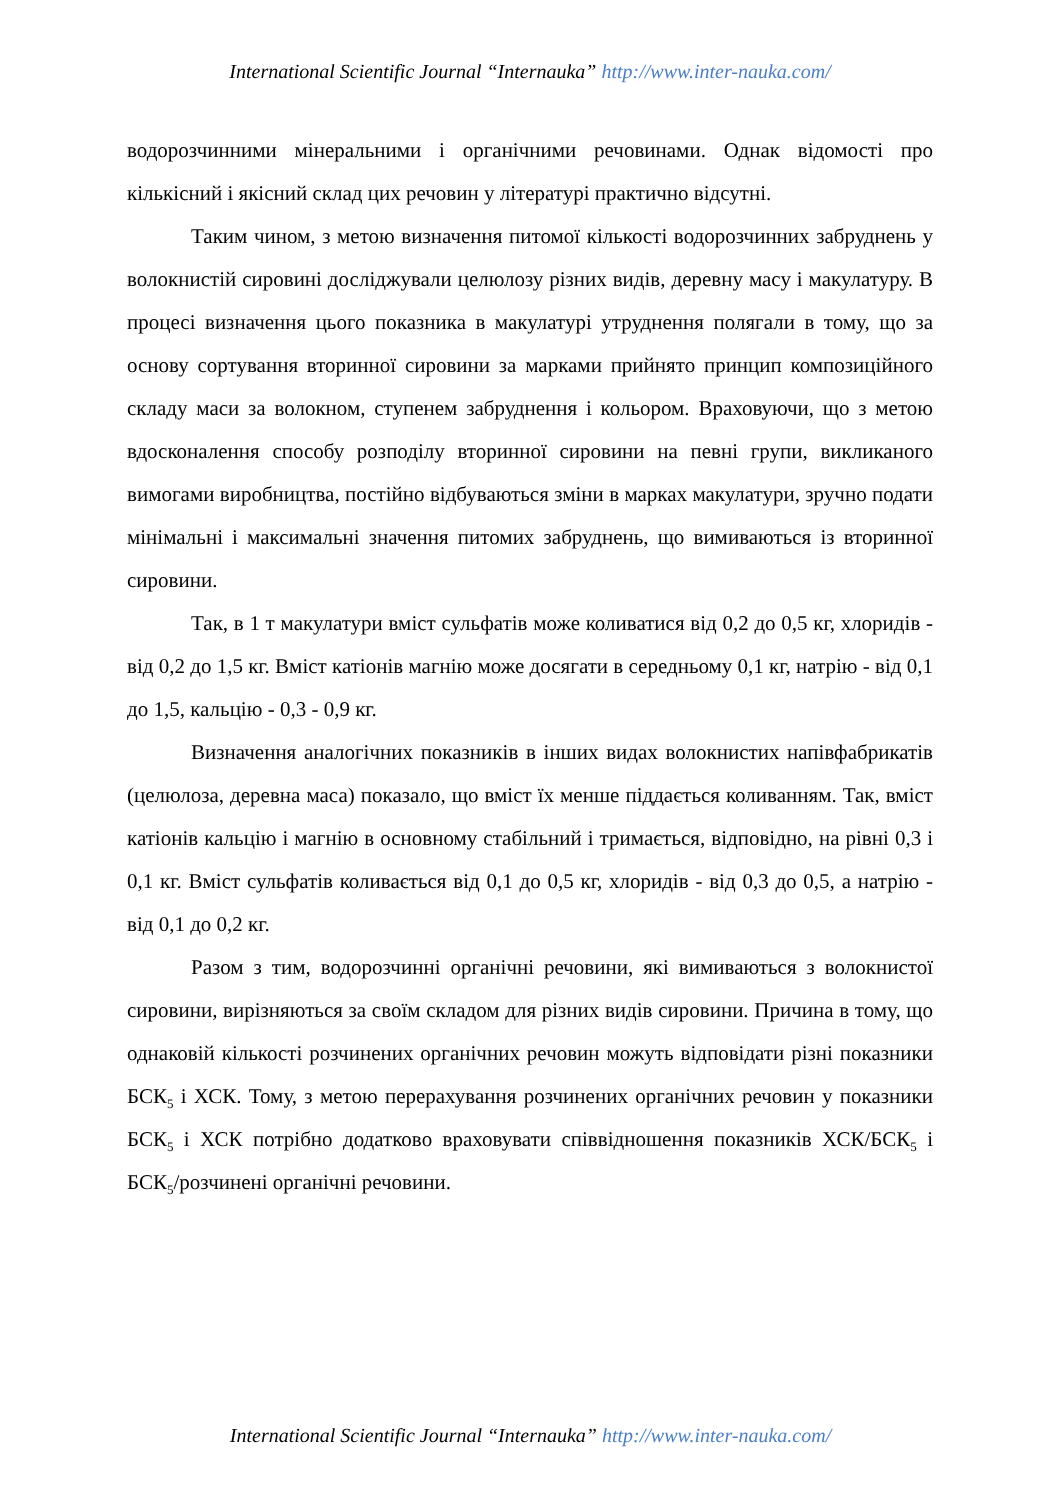International Scientific Journal “Internauka” http://www.inter-nauka.com/
водорозчинними мінеральними і органічними речовинами. Однак відомості про кількісний і якісний склад цих речовин у літературі практично відсутні.
Таким чином, з метою визначення питомої кількості водорозчинних забруднень у волокнистій сировині досліджували целюлозу різних видів, деревну масу і макулатуру. В процесі визначення цього показника в макулатурі утруднення полягали в тому, що за основу сортування вторинної сировини за марками прийнято принцип композиційного складу маси за волокном, ступенем забруднення і кольором. Враховуючи, що з метою вдосконалення способу розподілу вторинної сировини на певні групи, викликаного вимогами виробництва, постійно відбуваються зміни в марках макулатури, зручно подати мінімальні і максимальні значення питомих забруднень, що вимиваються із вторинної сировини.
Так, в 1 т макулатури вміст сульфатів може коливатися від 0,2 до 0,5 кг, хлоридів - від 0,2 до 1,5 кг. Вміст катіонів магнію може досягати в середньому 0,1 кг, натрію - від 0,1 до 1,5, кальцію - 0,3 - 0,9 кг.
Визначення аналогічних показників в інших видах волокнистих напівфабрикатів (целюлоза, деревна маса) показало, що вміст їх менше піддається коливанням. Так, вміст катіонів кальцію і магнію в основному стабільний і тримається, відповідно, на рівні 0,3 і 0,1 кг. Вміст сульфатів коливається від 0,1 до 0,5 кг, хлоридів - від 0,3 до 0,5, а натрію - від 0,1 до 0,2 кг.
Разом з тим, водорозчинні органічні речовини, які вимиваються з волокнистої сировини, вирізняються за своїм складом для різних видів сировини. Причина в тому, що однаковій кількості розчинених органічних речовин можуть відповідати різні показники БСК<sub>5</sub> і ХСК. Тому, з метою перерахування розчинених органічних речовин у показники БСК<sub>5</sub> і ХСК потрібно додатково враховувати співвідношення показників ХСК/БСК<sub>5</sub> і БСК<sub>5</sub>/розчинені органічні речовини.
International Scientific Journal “Internauka” http://www.inter-nauka.com/